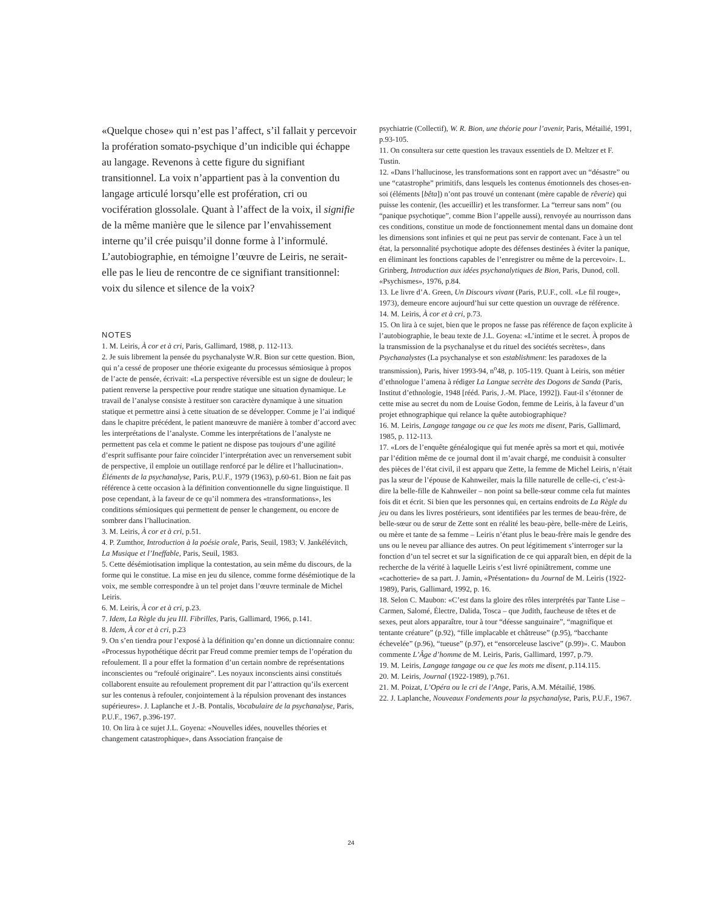«Quelque chose» qui n’est pas l’affect, s’il fallait y percevoir la profération somato-psychique d’un indicible qui échappe au langage. Revenons à cette figure du signifiant transitionnel. La voix n’appartient pas à la convention du langage articulé lorsqu’elle est profération, cri ou vocifération glossolale. Quant à l’affect de la voix, il signifie de la même manière que le silence par l’envahissement interne qu’il crée puisqu’il donne forme à l’informulé. L’autobiographie, en témoigne l’œuvre de Leiris, ne serait-elle pas le lieu de rencontre de ce signifiant transitionnel: voix du silence et silence de la voix?
NOTES
1. M. Leiris, À cor et à cri, Paris, Gallimard, 1988, p. 112-113.
2. Je suis librement la pensée du psychanalyste W.R. Bion sur cette question. Bion, qui n’a cessé de proposer une théorie exigeante du processus sémiosique à propos de l’acte de pensée, écrivait: «La perspective réversible est un signe de douleur; le patient renverse la perspective pour rendre statique une situation dynamique. Le travail de l’analyse consiste à restituer son caractère dynamique à une situation statique et permettre ainsi à cette situation de se développer. Comme je l’ai indiqué dans le chapitre précédent, le patient manœuvre de manière à tomber d’accord avec les interprétations de l’analyste. Comme les interprétations de l’analyste ne permettent pas cela et comme le patient ne dispose pas toujours d’une agilité d’esprit suffisante pour faire coïncider l’interprétation avec un renversement subit de perspective, il emploie un outillage renforcé par le délire et l’hallucination». Éléments de la psychanalyse, Paris, P.U.F., 1979 (1963), p.60-61. Bion ne fait pas référence à cette occasion à la définition conventionnelle du signe linguistique. Il pose cependant, à la faveur de ce qu’il nommera des «transformations», les conditions sémiosiques qui permettent de penser le changement, ou encore de sombrer dans l’hallucination.
3. M. Leiris, À cor et à cri, p.51.
4. P. Zumthor, Introduction à la poésie orale, Paris, Seuil, 1983; V. Jankélévitch, La Musique et l’Ineffable, Paris, Seuil, 1983.
5. Cette désémiotisation implique la contestation, au sein même du discours, de la forme qui le constitue. La mise en jeu du silence, comme forme désémiotique de la voix, me semble correspondre à un tel projet dans l’œuvre terminale de Michel Leiris.
6. M. Leiris, À cor et à cri, p.23.
7. Idem, La Règle du jeu III. Fibrilles, Paris, Gallimard, 1966, p.141.
8. Idem, À cor et à cri, p.23
9. On s’en tiendra pour l’exposé à la définition qu’en donne un dictionnaire connu: «Processus hypothétique décrit par Freud comme premier temps de l’opération du refoulement. Il a pour effet la formation d’un certain nombre de représentations inconscientes ou “refoulé originaire”. Les noyaux inconscients ainsi constitués collaborent ensuite au refoulement proprement dit par l’attraction qu’ils exercent sur les contenus à refouler, conjointement à la répulsion provenant des instances supérieures». J. Laplanche et J.-B. Pontalis, Vocabulaire de la psychanalyse, Paris, P.U.F., 1967, p.396-197.
10. On lira à ce sujet J.L. Goyena: «Nouvelles idées, nouvelles théories et changement catastrophique», dans Association française de
psychiatrie (Collectif), W. R. Bion, une théorie pour l’avenir, Paris, Métailié, 1991, p.93-105.
11. On consultera sur cette question les travaux essentiels de D. Meltzer et F. Tustin.
12. «Dans l’hallucinose, les transformations sont en rapport avec un “désastre” ou une “catastrophe” primitifs, dans lesquels les contenus émotionnels des choses-en-soi (éléments [bêta]) n’ont pas trouvé un contenant (mère capable de rêverie) qui puisse les contenir, (les accueillir) et les transformer. La “terreur sans nom” (ou “panique psychotique”, comme Bion l’appelle aussi), renvoyée au nourrisson dans ces conditions, constitue un mode de fonctionnement mental dans un domaine dont les dimensions sont infinies et qui ne peut pas servir de contenant. Face à un tel état, la personnalité psychotique adopte des défenses destinées à éviter la panique, en éliminant les fonctions capables de l’enregistrer ou même de la percevoir». L. Grinberg, Introduction aux idées psychanalytiques de Bion, Paris, Dunod, coll. «Psychismes», 1976, p.84.
13. Le livre d’A. Green, Un Discours vivant (Paris, P.U.F., coll. «Le fil rouge», 1973), demeure encore aujourd’hui sur cette question un ouvrage de référence.
14. M. Leiris, À cor et à cri, p.73.
15. On lira à ce sujet, bien que le propos ne fasse pas référence de façon explicite à l’autobiographie, le beau texte de J.L. Goyena: «L’intime et le secret. À propos de la transmission de la psychanalyse et du rituel des sociétés secrètes», dans Psychanalystes (La psychanalyse et son establishment: les paradoxes de la transmission), Paris, hiver 1993-94, n<sup>o</sup>48, p. 105-119. Quant à Leiris, son métier d’ethnologue l’amena à rédiger La Langue secrète des Dogons de Sanda (Paris, Institut d’ethnologie, 1948 [rééd. Paris, J.-M. Place, 1992]). Faut-il s’étonner de cette mise au secret du nom de Louise Godon, femme de Leiris, à la faveur d’un projet ethnographique qui relance la quête autobiographique?
16. M. Leiris, Langage tangage ou ce que les mots me disent, Paris, Gallimard, 1985, p. 112-113.
17. «Lors de l’enquête généalogique qui fut menée après sa mort et qui, motivée par l’édition même de ce journal dont il m’avait chargé, me conduisit à consulter des pièces de l’état civil, il est apparu que Zette, la femme de Michel Leiris, n’était pas la sœur de l’épouse de Kahnweiler, mais la fille naturelle de celle-ci, c’est-à-dire la belle-fille de Kahnweiler – non point sa belle-sœur comme cela fut maintes fois dit et écrit. Si bien que les personnes qui, en certains endroits de La Règle du jeu ou dans les livres postérieurs, sont identifiées par les termes de beau-frère, de belle-sœur ou de sœur de Zette sont en réalité les beau-père, belle-mère de Leiris, ou mère et tante de sa femme – Leiris n’étant plus le beau-frère mais le gendre des uns ou le neveu par alliance des autres. On peut légitimement s’interroger sur la fonction d’un tel secret et sur la signification de ce qui apparaît bien, en dépit de la recherche de la vérité à laquelle Leiris s’est livré opiniâtrement, comme une «cachotterie» de sa part. J. Jamin, «Présentation» du Journal de M. Leiris (1922-1989), Paris, Gallimard, 1992, p. 16.
18. Selon C. Maubon: «C’est dans la gloire des rôles interprétés par Tante Lise – Carmen, Salomé, Électre, Dalida, Tosca – que Judith, faucheuse de têtes et de sexes, peut alors apparaître, tour à tour “déesse sanguinaire”, “magnifique et tentante créature” (p.92), “fille implacable et châtreuse” (p.95), “bacchante échevelée” (p.96), “tueuse” (p.97), et “ensorceleuse lascive” (p.99)». C. Maubon commente L’Âge d’homme de M. Leiris, Paris, Gallimard, 1997, p.79.
19. M. Leiris, Langage tangage ou ce que les mots me disent, p.114.115.
20. M. Leiris, Journal (1922-1989), p.761.
21. M. Poizat, L’Opéra ou le cri de l’Ange, Paris, A.M. Métailié, 1986.
22. J. Laplanche, Nouveaux Fondements pour la psychanalyse, Paris, P.U.F., 1967.
24